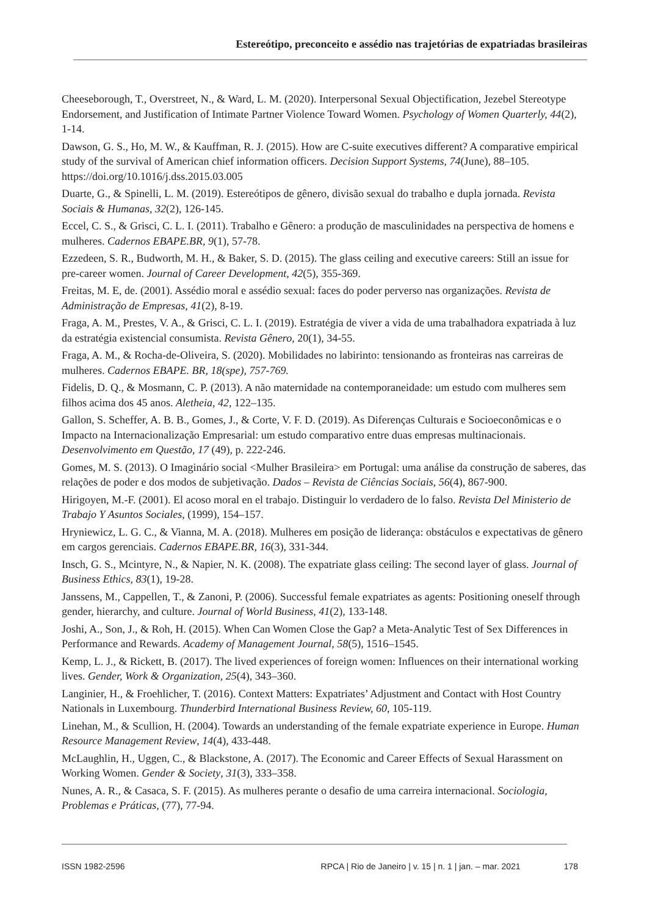Estereótipo, preconceito e assédio nas trajetórias de expatriadas brasileiras
Cheeseborough, T., Overstreet, N., & Ward, L. M. (2020). Interpersonal Sexual Objectification, Jezebel Stereotype Endorsement, and Justification of Intimate Partner Violence Toward Women. Psychology of Women Quarterly, 44(2), 1-14.
Dawson, G. S., Ho, M. W., & Kauffman, R. J. (2015). How are C-suite executives different? A comparative empirical study of the survival of American chief information officers. Decision Support Systems, 74(June), 88–105. https://doi.org/10.1016/j.dss.2015.03.005
Duarte, G., & Spinelli, L. M. (2019). Estereótipos de gênero, divisão sexual do trabalho e dupla jornada. Revista Sociais & Humanas, 32(2), 126-145.
Eccel, C. S., & Grisci, C. L. I. (2011). Trabalho e Gênero: a produção de masculinidades na perspectiva de homens e mulheres. Cadernos EBAPE.BR, 9(1), 57-78.
Ezzedeen, S. R., Budworth, M. H., & Baker, S. D. (2015). The glass ceiling and executive careers: Still an issue for pre-career women. Journal of Career Development, 42(5), 355-369.
Freitas, M. E, de. (2001). Assédio moral e assédio sexual: faces do poder perverso nas organizações. Revista de Administração de Empresas, 41(2), 8-19.
Fraga, A. M., Prestes, V. A., & Grisci, C. L. I. (2019). Estratégia de viver a vida de uma trabalhadora expatriada à luz da estratégia existencial consumista. Revista Gênero, 20(1), 34-55.
Fraga, A. M., & Rocha-de-Oliveira, S. (2020). Mobilidades no labirinto: tensionando as fronteiras nas carreiras de mulheres. Cadernos EBAPE. BR, 18(spe), 757-769.
Fidelis, D. Q., & Mosmann, C. P. (2013). A não maternidade na contemporaneidade: um estudo com mulheres sem filhos acima dos 45 anos. Aletheia, 42, 122–135.
Gallon, S. Scheffer, A. B. B., Gomes, J., & Corte, V. F. D. (2019). As Diferenças Culturais e Socioeconômicas e o Impacto na Internacionalização Empresarial: um estudo comparativo entre duas empresas multinacionais. Desenvolvimento em Questão, 17 (49), p. 222-246.
Gomes, M. S. (2013). O Imaginário social <Mulher Brasileira> em Portugal: uma análise da construção de saberes, das relações de poder e dos modos de subjetivação. Dados – Revista de Ciências Sociais, 56(4), 867-900.
Hirigoyen, M.-F. (2001). El acoso moral en el trabajo. Distinguir lo verdadero de lo falso. Revista Del Ministerio de Trabajo Y Asuntos Sociales, (1999), 154–157.
Hryniewicz, L. G. C., & Vianna, M. A. (2018). Mulheres em posição de liderança: obstáculos e expectativas de gênero em cargos gerenciais. Cadernos EBAPE.BR, 16(3), 331-344.
Insch, G. S., Mcintyre, N., & Napier, N. K. (2008). The expatriate glass ceiling: The second layer of glass. Journal of Business Ethics, 83(1), 19-28.
Janssens, M., Cappellen, T., & Zanoni, P. (2006). Successful female expatriates as agents: Positioning oneself through gender, hierarchy, and culture. Journal of World Business, 41(2), 133-148.
Joshi, A., Son, J., & Roh, H. (2015). When Can Women Close the Gap? a Meta-Analytic Test of Sex Differences in Performance and Rewards. Academy of Management Journal, 58(5), 1516–1545.
Kemp, L. J., & Rickett, B. (2017). The lived experiences of foreign women: Influences on their international working lives. Gender, Work & Organization, 25(4), 343–360.
Langinier, H., & Froehlicher, T. (2016). Context Matters: Expatriates’ Adjustment and Contact with Host Country Nationals in Luxembourg. Thunderbird International Business Review, 60, 105-119.
Linehan, M., & Scullion, H. (2004). Towards an understanding of the female expatriate experience in Europe. Human Resource Management Review, 14(4), 433-448.
McLaughlin, H., Uggen, C., & Blackstone, A. (2017). The Economic and Career Effects of Sexual Harassment on Working Women. Gender & Society, 31(3), 333–358.
Nunes, A. R., & Casaca, S. F. (2015). As mulheres perante o desafio de uma carreira internacional. Sociologia, Problemas e Práticas, (77), 77-94.
ISSN 1982-2596 RPCA | Rio de Janeiro | v. 15 | n. 1 | jan. – mar. 2021 178